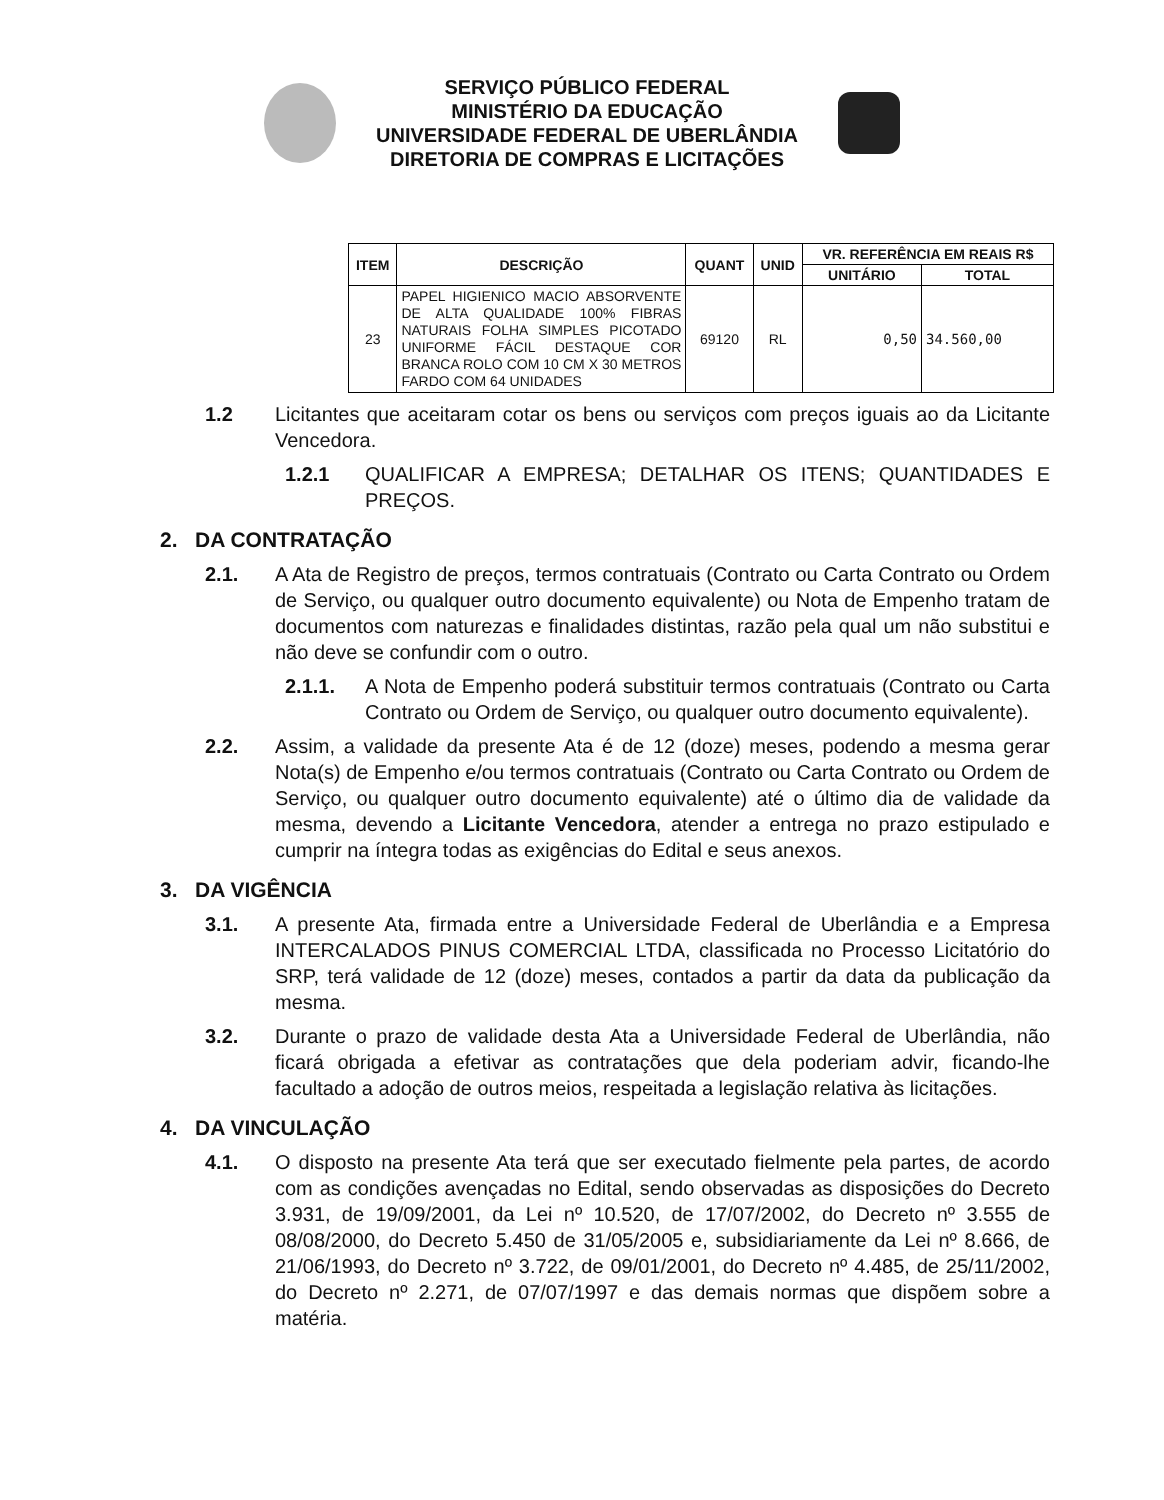SERVIÇO PÚBLICO FEDERAL
MINISTÉRIO DA EDUCAÇÃO
UNIVERSIDADE FEDERAL DE UBERLÂNDIA
DIRETORIA DE COMPRAS E LICITAÇÕES
| ITEM | DESCRIÇÃO | QUANT | UNID | VR. REFERÊNCIA EM REAIS R$ | |
| --- | --- | --- | --- | --- | --- |
| | | | | UNITÁRIO | TOTAL |
| 23 | PAPEL HIGIENICO MACIO ABSORVENTE DE ALTA QUALIDADE 100% FIBRAS NATURAIS FOLHA SIMPLES PICOTADO UNIFORME FÁCIL DESTAQUE COR BRANCA ROLO COM 10 CM X 30 METROS FARDO COM 64 UNIDADES | 69120 | RL | 0,50 | 34.560,00 |
1.2 Licitantes que aceitaram cotar os bens ou serviços com preços iguais ao da Licitante Vencedora.
1.2.1 QUALIFICAR A EMPRESA; DETALHAR OS ITENS; QUANTIDADES E PREÇOS.
2. DA CONTRATAÇÃO
2.1. A Ata de Registro de preços, termos contratuais (Contrato ou Carta Contrato ou Ordem de Serviço, ou qualquer outro documento equivalente) ou Nota de Empenho tratam de documentos com naturezas e finalidades distintas, razão pela qual um não substitui e não deve se confundir com o outro.
2.1.1. A Nota de Empenho poderá substituir termos contratuais (Contrato ou Carta Contrato ou Ordem de Serviço, ou qualquer outro documento equivalente).
2.2. Assim, a validade da presente Ata é de 12 (doze) meses, podendo a mesma gerar Nota(s) de Empenho e/ou termos contratuais (Contrato ou Carta Contrato ou Ordem de Serviço, ou qualquer outro documento equivalente) até o último dia de validade da mesma, devendo a Licitante Vencedora, atender a entrega no prazo estipulado e cumprir na íntegra todas as exigências do Edital e seus anexos.
3. DA VIGÊNCIA
3.1. A presente Ata, firmada entre a Universidade Federal de Uberlândia e a Empresa INTERCALADOS PINUS COMERCIAL LTDA, classificada no Processo Licitatório do SRP, terá validade de 12 (doze) meses, contados a partir da data da publicação da mesma.
3.2. Durante o prazo de validade desta Ata a Universidade Federal de Uberlândia, não ficará obrigada a efetivar as contratações que dela poderiam advir, ficando-lhe facultado a adoção de outros meios, respeitada a legislação relativa às licitações.
4. DA VINCULAÇÃO
4.1. O disposto na presente Ata terá que ser executado fielmente pela partes, de acordo com as condições avençadas no Edital, sendo observadas as disposições do Decreto 3.931, de 19/09/2001, da Lei nº 10.520, de 17/07/2002, do Decreto nº 3.555 de 08/08/2000, do Decreto 5.450 de 31/05/2005 e, subsidiariamente da Lei nº 8.666, de 21/06/1993, do Decreto nº 3.722, de 09/01/2001, do Decreto nº 4.485, de 25/11/2002, do Decreto nº 2.271, de 07/07/1997 e das demais normas que dispõem sobre a matéria.